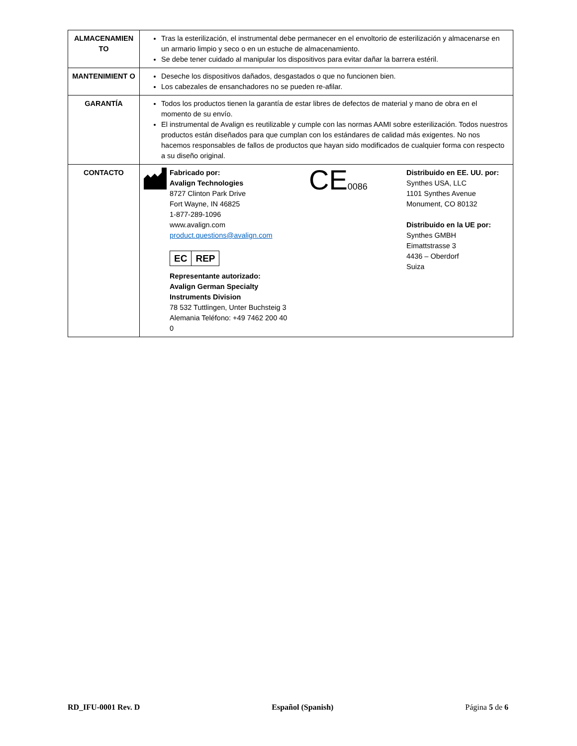| ALMACENAMIEN TO | Tras la esterilización, el instrumental debe permanecer en el envoltorio de esterilización y almacenarse en un armario limpio y seco o en un estuche de almacenamiento. Se debe tener cuidado al manipular los dispositivos para evitar dañar la barrera estéril. |
| MANTENIMIENT O | Deseche los dispositivos dañados, desgastados o que no funcionen bien. Los cabezales de ensanchadores no se pueden re-afilar. |
| GARANTÍA | Todos los productos tienen la garantía de estar libres de defectos de material y mano de obra en el momento de su envío. El instrumental de Avalign es reutilizable y cumple con las normas AAMI sobre esterilización. Todos nuestros productos están diseñados para que cumplan con los estándares de calidad más exigentes. No nos hacemos responsables de fallos de productos que hayan sido modificados de cualquier forma con respecto a su diseño original. |
| CONTACTO | Fabricado por: Avalign Technologies 8727 Clinton Park Drive Fort Wayne, IN 46825 1-877-289-1096 www.avalign.com product.questions@avalign.com EC REP Representante autorizado: Avalign German Specialty Instruments Division 78 532 Tuttlingen, Unter Buchsteig 3 Alemania Teléfono: +49 7462 200 40 0 CE 0086 Distribuido en EE. UU. por: Synthes USA, LLC 1101 Synthes Avenue Monument, CO 80132 Distribuido en la UE por: Synthes GMBH Eimattstrasse 3 4436 – Oberdorf Suiza |
RD_IFU-0001 Rev. D Español (Spanish) Página 5 de 6